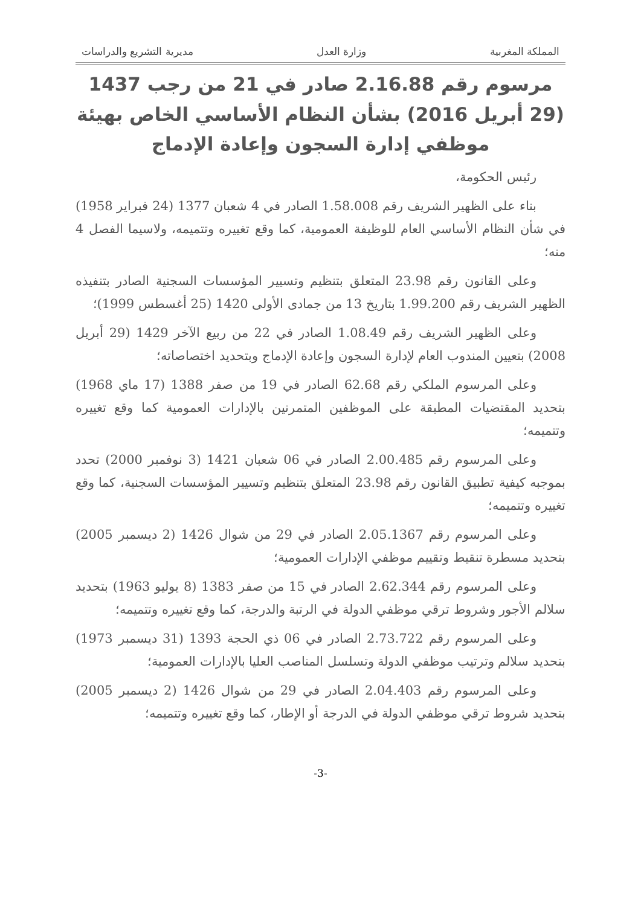المملكة المغربية وزارة العدل مديرية التشريع والدراسات
مرسوم رقم 2.16.88 صادر في 21 من رجب 1437
(29 أبريل 2016) بشأن النظام الأساسي الخاص بهيئة
موظفي إدارة السجون وإعادة الإدماج
رئيس الحكومة،
بناء على الظهير الشريف رقم 1.58.008 الصادر في 4 شعبان 1377 (24 فبراير 1958) في شأن النظام الأساسي العام للوظيفة العمومية، كما وقع تغييره وتتميمه، ولاسيما الفصل 4 منه؛
وعلى القانون رقم 23.98 المتعلق بتنظيم وتسيير المؤسسات السجنية الصادر بتنفيذه الظهير الشريف رقم 1.99.200 بتاريخ 13 من جمادى الأولى 1420 (25 أغسطس 1999)؛
وعلى الظهير الشريف رقم 1.08.49 الصادر في 22 من ربيع الآخر 1429 (29 أبريل 2008) بتعيين المندوب العام لإدارة السجون وإعادة الإدماج وبتحديد اختصاصاته؛
وعلى المرسوم الملكي رقم 62.68 الصادر في 19 من صفر 1388 (17 ماي 1968) بتحديد المقتضيات المطبقة على الموظفين المتمرنين بالإدارات العمومية كما وقع تغييره وتتميمه؛
وعلى المرسوم رقم 2.00.485 الصادر في 06 شعبان 1421 (3 نوفمبر 2000) تحدد بموجبه كيفية تطبيق القانون رقم 23.98 المتعلق بتنظيم وتسيير المؤسسات السجنية، كما وقع تغييره وتتميمه؛
وعلى المرسوم رقم 2.05.1367 الصادر في 29 من شوال 1426 (2 ديسمبر 2005) بتحديد مسطرة تنقيط وتقييم موظفي الإدارات العمومية؛
وعلى المرسوم رقم 2.62.344 الصادر في 15 من صفر 1383 (8 يوليو 1963) بتحديد سلالم الأجور وشروط ترقي موظفي الدولة في الرتبة والدرجة، كما وقع تغييره وتتميمه؛
وعلى المرسوم رقم 2.73.722 الصادر في 06 ذي الحجة 1393 (31 ديسمبر 1973) بتحديد سلالم وترتيب موظفي الدولة وتسلسل المناصب العليا بالإدارات العمومية؛
وعلى المرسوم رقم 2.04.403 الصادر في 29 من شوال 1426 (2 ديسمبر 2005) بتحديد شروط ترقي موظفي الدولة في الدرجة أو الإطار، كما وقع تغييره وتتميمه؛
-3-